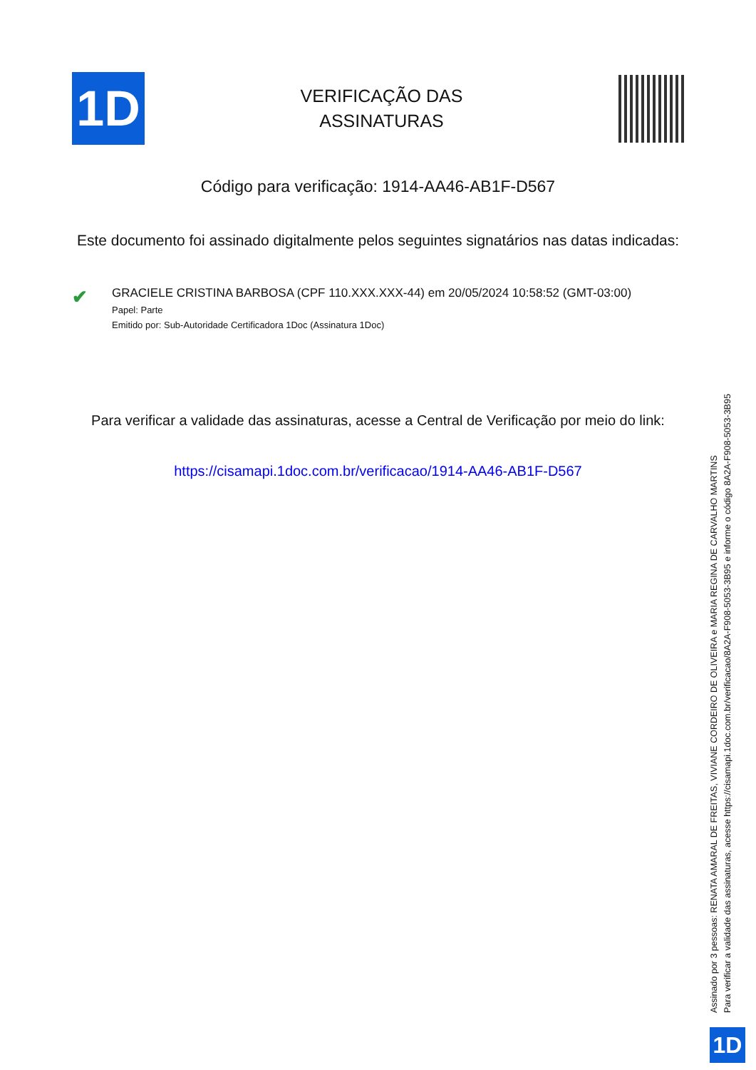1D
VERIFICAÇÃO DAS
ASSINATURAS
Código para verificação: 1914-AA46-AB1F-D567
Este documento foi assinado digitalmente pelos seguintes signatários nas datas indicadas:
✔
GRACIELE CRISTINA BARBOSA (CPF 110.XXX.XXX-44) em 20/05/2024 10:58:52 (GMT-03:00)
Papel: Parte
Emitido por: Sub-Autoridade Certificadora 1Doc (Assinatura 1Doc)
Para verificar a validade das assinaturas, acesse a Central de Verificação por meio do link:
https://cisamapi.1doc.com.br/verificacao/1914-AA46-AB1F-D567
Assinado por 3 pessoas: RENATA AMARAL DE FREITAS, VIVIANE CORDEIRO DE OLIVEIRA e MARIA REGINA DE CARVALHO MARTINS
Para verificar a validade das assinaturas, acesse https://cisamapi.1doc.com.br/verificacao/8A2A-F908-5053-3B95 e informe o código 8A2A-F908-5053-3B95
1D